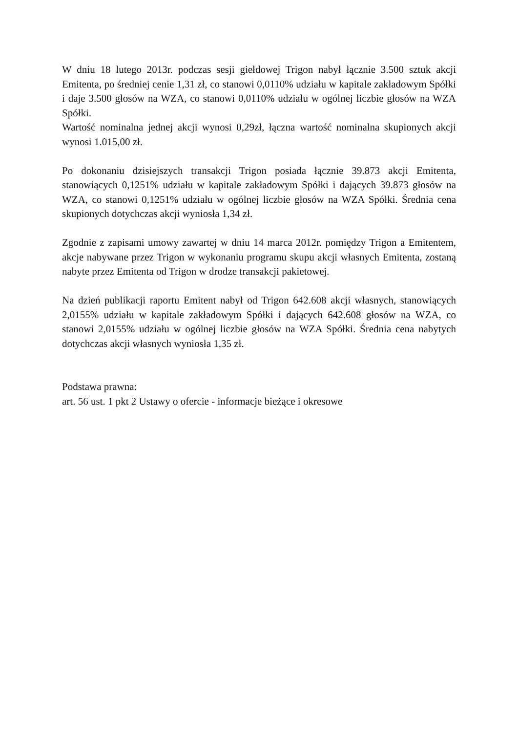W dniu 18 lutego 2013r. podczas sesji giełdowej Trigon nabył łącznie 3.500 sztuk akcji Emitenta, po średniej cenie 1,31 zł, co stanowi 0,0110% udziału w kapitale zakładowym Spółki i daje 3.500 głosów na WZA, co stanowi 0,0110% udziału w ogólnej liczbie głosów na WZA Spółki.
Wartość nominalna jednej akcji wynosi 0,29zł, łączna wartość nominalna skupionych akcji wynosi 1.015,00 zł.
Po dokonaniu dzisiejszych transakcji Trigon posiada łącznie 39.873 akcji Emitenta, stanowiących 0,1251% udziału w kapitale zakładowym Spółki i dających 39.873 głosów na WZA, co stanowi 0,1251% udziału w ogólnej liczbie głosów na WZA Spółki. Średnia cena skupionych dotychczas akcji wyniosła 1,34 zł.
Zgodnie z zapisami umowy zawartej w dniu 14 marca 2012r. pomiędzy Trigon a Emitentem, akcje nabywane przez Trigon w wykonaniu programu skupu akcji własnych Emitenta, zostaną nabyte przez Emitenta od Trigon w drodze transakcji pakietowej.
Na dzień publikacji raportu Emitent nabył od Trigon 642.608 akcji własnych, stanowiących 2,0155% udziału w kapitale zakładowym Spółki i dających 642.608 głosów na WZA, co stanowi 2,0155% udziału w ogólnej liczbie głosów na WZA Spółki. Średnia cena nabytych dotychczas akcji własnych wyniosła 1,35 zł.
Podstawa prawna:
art. 56 ust. 1 pkt 2 Ustawy o ofercie - informacje bieżące i okresowe